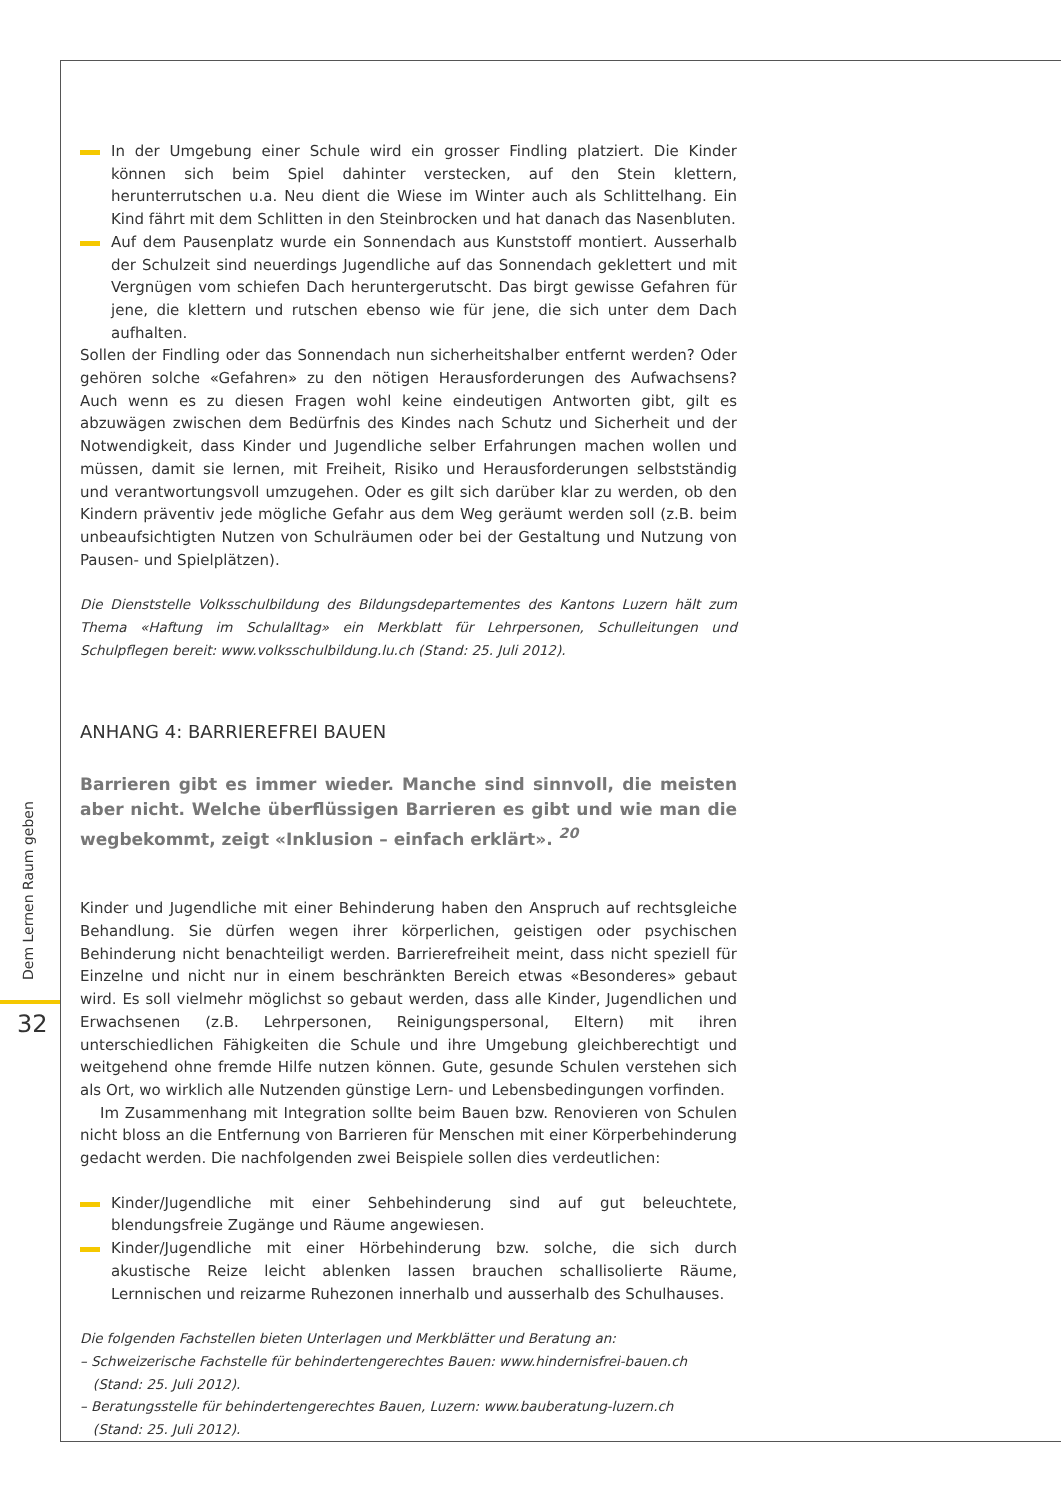Dem Lernen Raum geben
32
In der Umgebung einer Schule wird ein grosser Findling platziert. Die Kinder können sich beim Spiel dahinter verstecken, auf den Stein klettern, herunterrutschen u.a. Neu dient die Wiese im Winter auch als Schlittelhang. Ein Kind fährt mit dem Schlitten in den Steinbrocken und hat danach das Nasenbluten.
Auf dem Pausenplatz wurde ein Sonnendach aus Kunststoff montiert. Ausserhalb der Schulzeit sind neuerdings Jugendliche auf das Sonnendach geklettert und mit Vergnügen vom schiefen Dach heruntergerutscht. Das birgt gewisse Gefahren für jene, die klettern und rutschen ebenso wie für jene, die sich unter dem Dach aufhalten.
Sollen der Findling oder das Sonnendach nun sicherheitshalber entfernt werden? Oder gehören solche «Gefahren» zu den nötigen Herausforderungen des Aufwachsens? Auch wenn es zu diesen Fragen wohl keine eindeutigen Antworten gibt, gilt es abzuwägen zwischen dem Bedürfnis des Kindes nach Schutz und Sicherheit und der Notwendigkeit, dass Kinder und Jugendliche selber Erfahrungen machen wollen und müssen, damit sie lernen, mit Freiheit, Risiko und Herausforderungen selbstständig und verantwortungsvoll umzugehen. Oder es gilt sich darüber klar zu werden, ob den Kindern präventiv jede mögliche Gefahr aus dem Weg geräumt werden soll (z.B. beim unbeaufsichtigten Nutzen von Schulräumen oder bei der Gestaltung und Nutzung von Pausen- und Spielplätzen).
Die Dienststelle Volksschulbildung des Bildungsdepartementes des Kantons Luzern hält zum Thema «Haftung im Schulalltag» ein Merkblatt für Lehrpersonen, Schulleitungen und Schulpflegen bereit: www.volksschulbildung.lu.ch (Stand: 25. Juli 2012).
ANHANG 4: BARRIEREFREI BAUEN
Barrieren gibt es immer wieder. Manche sind sinnvoll, die meisten aber nicht. Welche überflüssigen Barrieren es gibt und wie man die wegbekommt, zeigt «Inklusion – einfach erklärt». <sup>20</sup>
Kinder und Jugendliche mit einer Behinderung haben den Anspruch auf rechtsgleiche Behandlung. Sie dürfen wegen ihrer körperlichen, geistigen oder psychischen Behinderung nicht benachteiligt werden. Barrierefreiheit meint, dass nicht speziell für Einzelne und nicht nur in einem beschränkten Bereich etwas «Besonderes» gebaut wird. Es soll vielmehr möglichst so gebaut werden, dass alle Kinder, Jugendlichen und Erwachsenen (z.B. Lehrpersonen, Reinigungspersonal, Eltern) mit ihren unterschiedlichen Fähigkeiten die Schule und ihre Umgebung gleichberechtigt und weitgehend ohne fremde Hilfe nutzen können. Gute, gesunde Schulen verstehen sich als Ort, wo wirklich alle Nutzenden günstige Lern- und Lebensbedingungen vorfinden.
Im Zusammenhang mit Integration sollte beim Bauen bzw. Renovieren von Schulen nicht bloss an die Entfernung von Barrieren für Menschen mit einer Körperbehinderung gedacht werden. Die nachfolgenden zwei Beispiele sollen dies verdeutlichen:
Kinder/Jugendliche mit einer Sehbehinderung sind auf gut beleuchtete, blendungsfreie Zugänge und Räume angewiesen.
Kinder/Jugendliche mit einer Hörbehinderung bzw. solche, die sich durch akustische Reize leicht ablenken lassen brauchen schallisolierte Räume, Lernnischen und reizarme Ruhezonen innerhalb und ausserhalb des Schulhauses.
Die folgenden Fachstellen bieten Unterlagen und Merkblätter und Beratung an:
– Schweizerische Fachstelle für behindertengerechtes Bauen: www.hindernisfrei-bauen.ch
(Stand: 25. Juli 2012).
– Beratungsstelle für behindertengerechtes Bauen, Luzern: www.bauberatung-luzern.ch
(Stand: 25. Juli 2012).